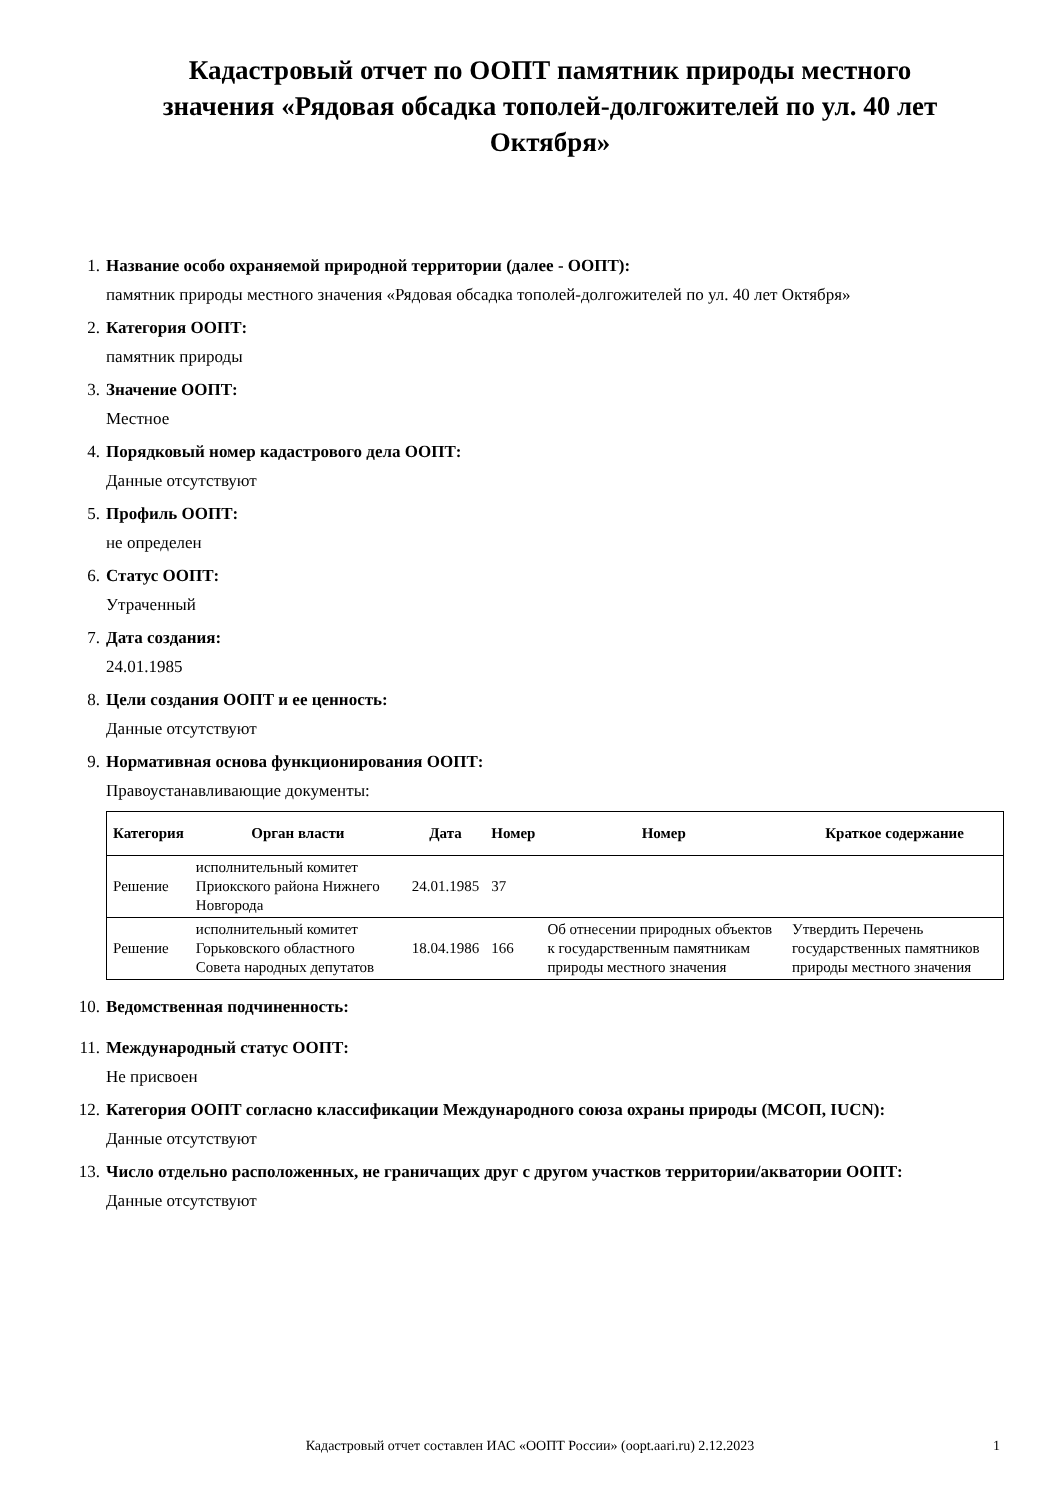Кадастровый отчет по ООПТ памятник природы местного значения «Рядовая обсадка тополей-долгожителей по ул. 40 лет Октября»
1. Название особо охраняемой природной территории (далее - ООПТ):
памятник природы местного значения «Рядовая обсадка тополей-долгожителей по ул. 40 лет Октября»
2. Категория ООПТ:
памятник природы
3. Значение ООПТ:
Местное
4. Порядковый номер кадастрового дела ООПТ:
Данные отсутствуют
5. Профиль ООПТ:
не определен
6. Статус ООПТ:
Утраченный
7. Дата создания:
24.01.1985
8. Цели создания ООПТ и ее ценность:
Данные отсутствуют
9. Нормативная основа функционирования ООПТ:
Правоустанавливающие документы:
| Категория | Орган власти | Дата | Номер | Номер | Краткое содержание |
| --- | --- | --- | --- | --- | --- |
| Решение | исполнительный комитет Приокского района Нижнего Новгорода | 24.01.1985 | 37 | | |
| Решение | исполнительный комитет Горьковского областного Совета народных депутатов | 18.04.1986 | 166 | Об отнесении природных объектов к государственным памятникам природы местного значения | Утвердить Перечень государственных памятников природы местного значения |
10.
Ведомственная подчиненность:
11.
Международный статус ООПТ:
Не присвоен
12.
Категория ООПТ согласно классификации Международного союза охраны природы (МСОП, IUCN):
Данные отсутствуют
13.
Число отдельно расположенных, не граничащих друг с другом участков территории/акватории ООПТ:
Данные отсутствуют
Кадастровый отчет составлен ИАС «ООПТ России» (oopt.aari.ru) 2.12.2023 1